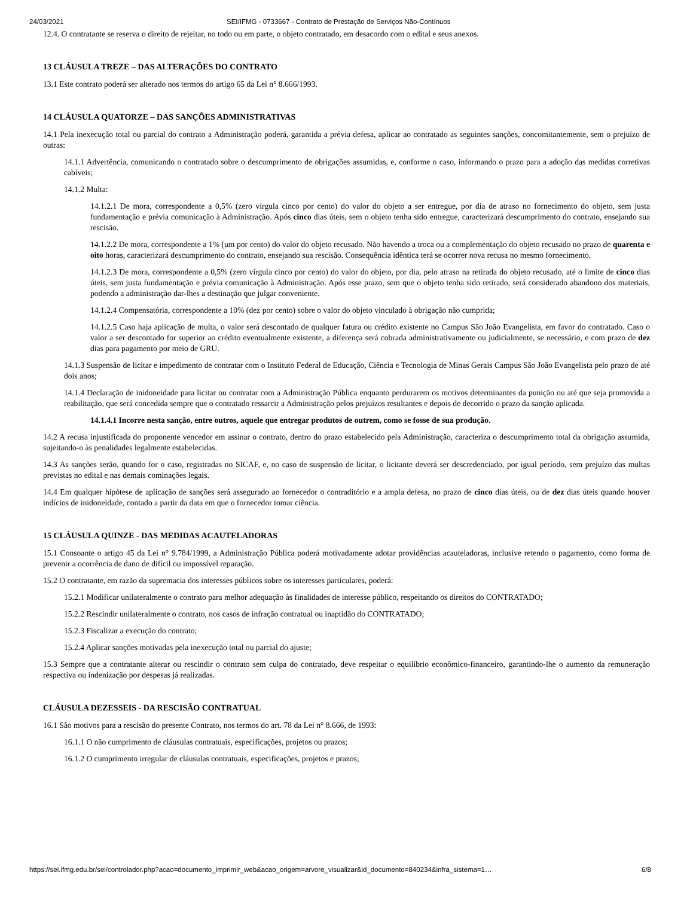24/03/2021 SEI/IFMG - 0733667 - Contrato de Prestação de Serviços Não-Contínuos
12.4. O contratante se reserva o direito de rejeitar, no todo ou em parte, o objeto contratado, em desacordo com o edital e seus anexos.
13 CLÁUSULA TREZE – DAS ALTERAÇÕES DO CONTRATO
13.1 Este contrato poderá ser alterado nos termos do artigo 65 da Lei n° 8.666/1993.
14 CLÁUSULA QUATORZE – DAS SANÇÕES ADMINISTRATIVAS
14.1 Pela inexecução total ou parcial do contrato a Administração poderá, garantida a prévia defesa, aplicar ao contratado as seguintes sanções, concomitantemente, sem o prejuízo de outras:
14.1.1 Advertência, comunicando o contratado sobre o descumprimento de obrigações assumidas, e, conforme o caso, informando o prazo para a adoção das medidas corretivas cabíveis;
14.1.2 Multa:
14.1.2.1 De mora, correspondente a 0,5% (zero vírgula cinco por cento) do valor do objeto a ser entregue, por dia de atraso no fornecimento do objeto, sem justa fundamentação e prévia comunicação à Administração. Após cinco dias úteis, sem o objeto tenha sido entregue, caracterizará descumprimento do contrato, ensejando sua rescisão.
14.1.2.2 De mora, correspondente a 1% (um por cento) do valor do objeto recusado. Não havendo a troca ou a complementação do objeto recusado no prazo de quarenta e oito horas, caracterizará descumprimento do contrato, ensejando sua rescisão. Consequência idêntica terá se ocorrer nova recusa no mesmo fornecimento.
14.1.2.3 De mora, correspondente a 0,5% (zero vírgula cinco por cento) do valor do objeto, por dia, pelo atraso na retirada do objeto recusado, até o limite de cinco dias úteis, sem justa fundamentação e prévia comunicação à Administração. Após esse prazo, sem que o objeto tenha sido retirado, será considerado abandono dos materiais, podendo a administração dar-lhes a destinação que julgar conveniente.
14.1.2.4 Compensatória, correspondente a 10% (dez por cento) sobre o valor do objeto vinculado à obrigação não cumprida;
14.1.2.5 Caso haja aplicação de multa, o valor será descontado de qualquer fatura ou crédito existente no Campus São João Evangelista, em favor do contratado. Caso o valor a ser descontado for superior ao crédito eventualmente existente, a diferença será cobrada administrativamente ou judicialmente, se necessário, e com prazo de dez dias para pagamento por meio de GRU.
14.1.3 Suspensão de licitar e impedimento de contratar com o Instituto Federal de Educação, Ciência e Tecnologia de Minas Gerais Campus São João Evangelista pelo prazo de até dois anos;
14.1.4 Declaração de inidoneidade para licitar ou contratar com a Administração Pública enquanto perdurarem os motivos determinantes da punição ou até que seja promovida a reabilitação, que será concedida sempre que o contratado ressarcir a Administração pelos prejuízos resultantes e depois de decorrido o prazo da sanção aplicada.
14.1.4.1 Incorre nesta sanção, entre outros, aquele que entregar produtos de outrem, como se fosse de sua produção.
14.2 A recusa injustificada do proponente vencedor em assinar o contrato, dentro do prazo estabelecido pela Administração, caracteriza o descumprimento total da obrigação assumida, sujeitando-o às penalidades legalmente estabelecidas.
14.3 As sanções serão, quando for o caso, registradas no SICAF, e, no caso de suspensão de licitar, o licitante deverá ser descredenciado, por igual período, sem prejuízo das multas previstas no edital e nas demais cominações legais.
14.4 Em qualquer hipótese de aplicação de sanções será assegurado ao fornecedor o contraditório e a ampla defesa, no prazo de cinco dias úteis, ou de dez dias úteis quando houver indícios de inidoneidade, contado a partir da data em que o fornecedor tomar ciência.
15 CLÁUSULA QUINZE - DAS MEDIDAS ACAUTELADORAS
15.1 Consoante o artigo 45 da Lei n° 9.784/1999, a Administração Pública poderá motivadamente adotar providências acauteladoras, inclusive retendo o pagamento, como forma de prevenir a ocorrência de dano de difícil ou impossível reparação.
15.2 O contratante, em razão da supremacia dos interesses públicos sobre os interesses particulares, poderá:
15.2.1 Modificar unilateralmente o contrato para melhor adequação às finalidades de interesse público, respeitando os direitos do CONTRATADO;
15.2.2 Rescindir unilateralmente o contrato, nos casos de infração contratual ou inaptidão do CONTRATADO;
15.2.3 Fiscalizar a execução do contrato;
15.2.4 Aplicar sanções motivadas pela inexecução total ou parcial do ajuste;
15.3 Sempre que a contratante alterar ou rescindir o contrato sem culpa do contratado, deve respeitar o equilíbrio econômico-financeiro, garantindo-lhe o aumento da remuneração respectiva ou indenização por despesas já realizadas.
CLÁUSULA DEZESSEIS - DA RESCISÃO CONTRATUAL
16.1 São motivos para a rescisão do presente Contrato, nos termos do art. 78 da Lei n° 8.666, de 1993:
16.1.1 O não cumprimento de cláusulas contratuais, especificações, projetos ou prazos;
16.1.2 O cumprimento irregular de cláusulas contratuais, especificações, projetos e prazos;
https://sei.ifmg.edu.br/sei/controlador.php?acao=documento_imprimir_web&acao_origem=arvore_visualizar&id_documento=840234&infra_sistema=1… 6/8